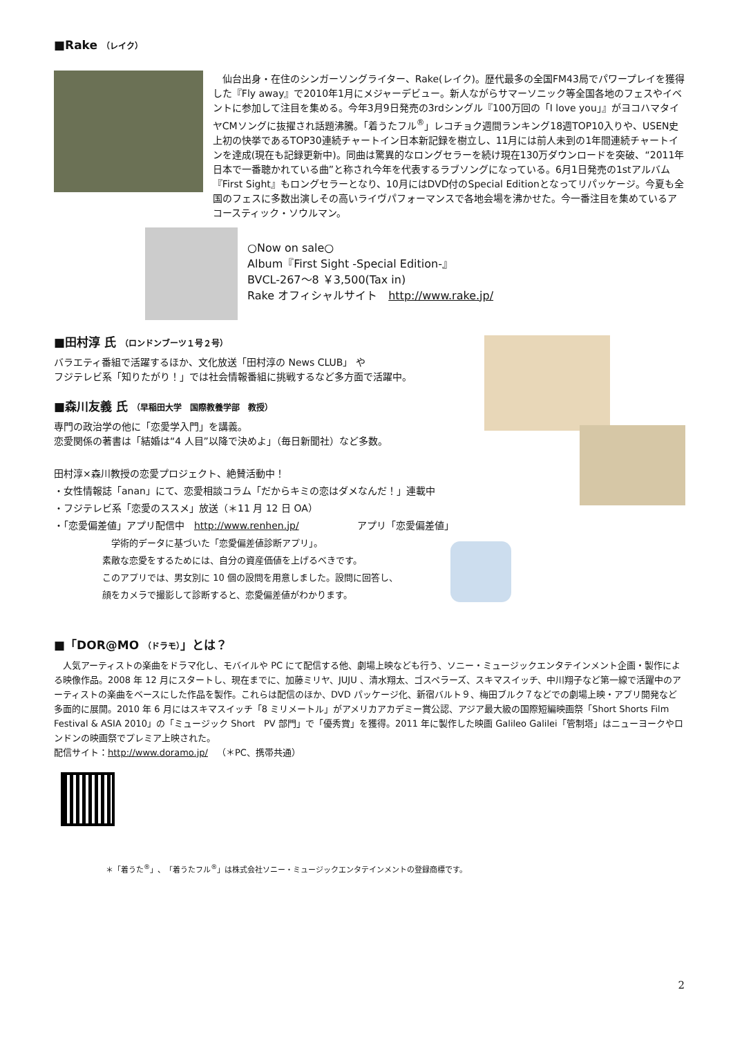■Rake （レイク）
　仙台出身・在住のシンガーソングライター、Rake(レイク)。歴代最多の全国FM43局でパワープレイを獲得した『Fly away』で2010年1月にメジャーデビュー。新人ながらサマーソニック等全国各地のフェスやイベントに参加して注目を集める。今年3月9日発売の3rdシングル『100万回の「I love you」』がヨコハマタイヤCMソングに抜擢され話題沸騰。「着うたフル<sup>®</sup>」レコチョク週間ランキング18週TOP10入りや、USEN史上初の快挙であるTOP30連続チャートイン日本新記録を樹立し、11月には前人未到の1年間連続チャートインを達成(現在も記録更新中)。同曲は驚異的なロングセラーを続け現在130万ダウンロードを突破、“2011年日本で一番聴かれている曲”と称され今年を代表するラブソングになっている。6月1日発売の1stアルバム『First Sight』もロングセラーとなり、10月にはDVD付のSpecial Editionとなってリパッケージ。今夏も全国のフェスに多数出演しその高いライヴパフォーマンスで各地会場を沸かせた。今一番注目を集めているアコースティック・ソウルマン。
○Now on sale○
Album『First Sight -Special Edition-』
BVCL-267～8 ￥3,500(Tax in)
Rake オフィシャルサイト　http://www.rake.jp/
■田村淳 氏 （ロンドンブーツ１号２号）
バラエティ番組で活躍するほか、文化放送「田村淳の News CLUB」 や
フジテレビ系「知りたがり！」では社会情報番組に挑戦するなど多方面で活躍中。
■森川友義 氏 （早稲田大学　国際教養学部　教授）
専門の政治学の他に「恋愛学入門」を講義。
恋愛関係の著書は「結婚は“4 人目”以降で決めよ」（毎日新聞社）など多数。
田村淳×森川教授の恋愛プロジェクト、絶賛活動中！
・女性情報誌「anan」にて、恋愛相談コラム「だからキミの恋はダメなんだ！」連載中
・フジテレビ系「恋愛のススメ」放送（＊11 月 12 日 OA）
・「恋愛偏差値」アプリ配信中　http://www.renhen.jp/　　　　　　アプリ「恋愛偏差値」
　学術的データに基づいた「恋愛偏差値診断アプリ」。
素敵な恋愛をするためには、自分の資産価値を上げるべきです。
このアプリでは、男女別に 10 個の設問を用意しました。設問に回答し、
顔をカメラで撮影して診断すると、恋愛偏差値がわかります。
■「DOR@MO （ドラモ）」とは？
　人気アーティストの楽曲をドラマ化し、モバイルや PC にて配信する他、劇場上映なども行う、ソニー・ミュージックエンタテインメント企画・製作による映像作品。2008 年 12 月にスタートし、現在までに、加藤ミリヤ、JUJU 、清水翔太、ゴスペラーズ、スキマスイッチ、中川翔子など第一線で活躍中のアーティストの楽曲をベースにした作品を製作。これらは配信のほか、DVD パッケージ化、新宿バルト９、梅田ブルク７などでの劇場上映・アプリ開発など多面的に展開。2010 年 6 月にはスキマスイッチ「8 ミリメートル」がアメリカアカデミー賞公認、アジア最大級の国際短編映画祭「Short Shorts Film Festival & ASIA 2010」の「ミュージック Short　PV 部門」で「優秀賞」を獲得。2011 年に製作した映画 Galileo Galilei「管制塔」はニューヨークやロンドンの映画祭でプレミア上映された。
配信サイト：http://www.doramo.jp/　（＊PC、携帯共通）
＊「着うた<sup>®</sup>」、「着うたフル<sup>®</sup>」は株式会社ソニー・ミュージックエンタテインメントの登録商標です。
2